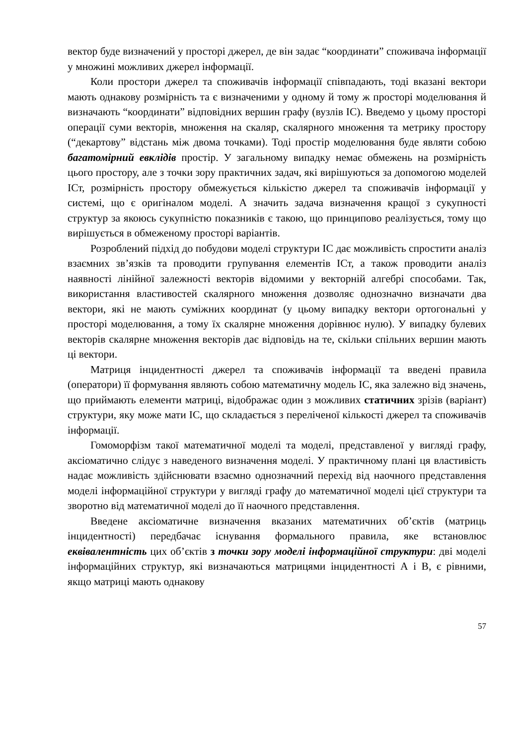вектор буде визначений у просторі джерел, де він задає “координати” споживача інформації у множині можливих джерел інформації.
Коли простори джерел та споживачів інформації співпадають, тоді вказані вектори мають однакову розмірність та є визначеними у одному й тому ж просторі моделювання й визначають “координати” відповідних вершин графу (вузлів ІС). Введемо у цьому просторі операції суми векторів, множення на скаляр, скалярного множення та метрику простору (“декартову” відстань між двома точками). Тоді простір моделювання буде являти собою багатомірний евклідів простір. У загальному випадку немає обмежень на розмірність цього простору, але з точки зору практичних задач, які вирішуються за допомогою моделей ІСт, розмірність простору обмежується кількістю джерел та споживачів інформації у системі, що є оригіналом моделі. А значить задача визначення кращої з сукупності структур за якоюсь сукупністю показників є такою, що принципово реалізується, тому що вирішується в обмеженому просторі варіантів.
Розроблений підхід до побудови моделі структури ІС дає можливість спростити аналіз взаємних зв’язків та проводити групування елементів ІСт, а також проводити аналіз наявності лінійної залежності векторів відомими у векторній алгебрі способами. Так, використання властивостей скалярного множення дозволяє однозначно визначати два вектори, які не мають суміжних координат (у цьому випадку вектори ортогональні у просторі моделювання, а тому їх скалярне множення дорівнює нулю). У випадку булевих векторів скалярне множення векторів дає відповідь на те, скільки спільних вершин мають ці вектори.
Матриця інцидентності джерел та споживачів інформації та введені правила (оператори) її формування являють собою математичну модель ІС, яка залежно від значень, що приймають елементи матриці, відображає один з можливих статичних зрізів (варіант) структури, яку може мати ІС, що складається з переліченої кількості джерел та споживачів інформації.
Гомоморфізм такої математичної моделі та моделі, представленої у вигляді графу, аксіоматично слідує з наведеного визначення моделі. У практичному плані ця властивість надає можливість здійснювати взаємно однозначний перехід від наочного представлення моделі інформаційної структури у вигляді графу до математичної моделі цієї структури та зворотно від математичної моделі до її наочного представлення.
Введене аксіоматичне визначення вказаних математичних об’єктів (матриць інцидентності) передбачає існування формального правила, яке встановлює еквівалентність цих об’єктів з точки зору моделі інформаційної структури: дві моделі інформаційних структур, які визначаються матрицями інцидентності А і В, є рівними, якщо матриці мають однакову
57